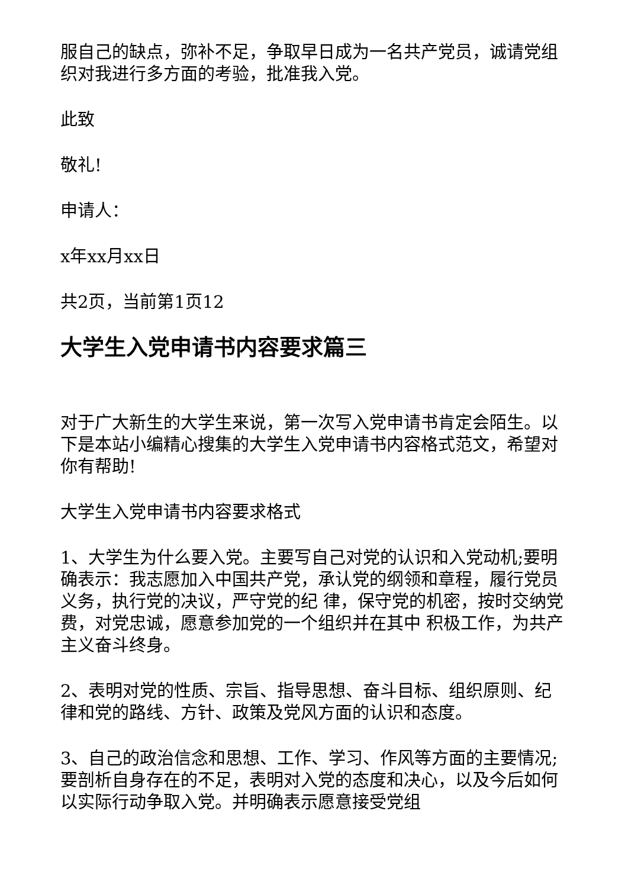服自己的缺点，弥补不足，争取早日成为一名共产党员，诚请党组织对我进行多方面的考验，批准我入党。
此致
敬礼!
申请人：
x年xx月xx日
共2页，当前第1页12
大学生入党申请书内容要求篇三
对于广大新生的大学生来说，第一次写入党申请书肯定会陌生。以下是本站小编精心搜集的大学生入党申请书内容格式范文，希望对你有帮助!
大学生入党申请书内容要求格式
1、大学生为什么要入党。主要写自己对党的认识和入党动机;要明确表示：我志愿加入中国共产党，承认党的纲领和章程，履行党员义务，执行党的决议，严守党的纪 律，保守党的机密，按时交纳党费，对党忠诚，愿意参加党的一个组织并在其中 积极工作，为共产主义奋斗终身。
2、表明对党的性质、宗旨、指导思想、奋斗目标、组织原则、纪律和党的路线、方针、政策及党风方面的认识和态度。
3、自己的政治信念和思想、工作、学习、作风等方面的主要情况;要剖析自身存在的不足，表明对入党的态度和决心，以及今后如何以实际行动争取入党。并明确表示愿意接受党组